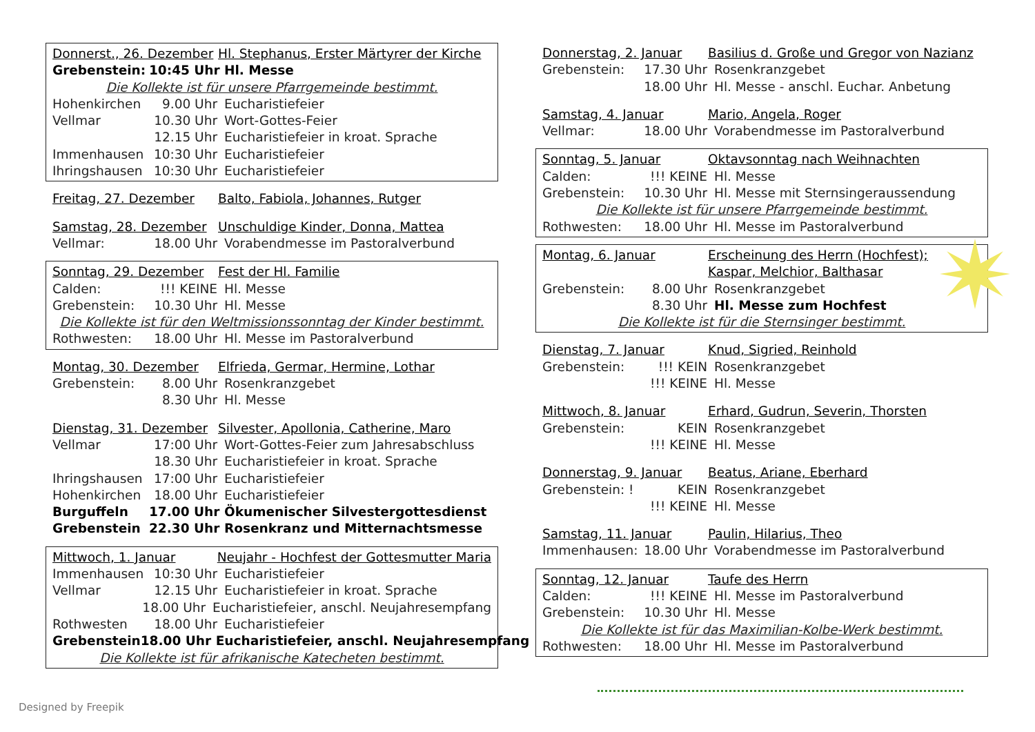Donnerst., 26. Dezember Hl. Stephanus, Erster Märtyrer der Kirche
Grebenstein: 10:45 Uhr Hl. Messe
Die Kollekte ist für unsere Pfarrgemeinde bestimmt.
Hohenkirchen 9.00 Uhr Eucharistiefeier
Vellmar 10.30 Uhr Wort-Gottes-Feier
12.15 Uhr Eucharistiefeier in kroat. Sprache
Immenhausen 10:30 Uhr Eucharistiefeier
Ihringshausen 10:30 Uhr Eucharistiefeier
Freitag, 27. Dezember Balto, Fabiola, Johannes, Rutger
Samstag, 28. Dezember Unschuldige Kinder, Donna, Mattea
Vellmar: 18.00 Uhr Vorabendmesse im Pastoralverbund
Sonntag, 29. Dezember Fest der Hl. Familie
Calden:!!! KEINE Hl. Messe
Grebenstein: 10.30 Uhr Hl. Messe
Die Kollekte ist für den Weltmissionssonntag der Kinder bestimmt.
Rothwesten: 18.00 Uhr Hl. Messe im Pastoralverbund
Montag, 30. Dezember Elfrieda, Germar, Hermine, Lothar
Grebenstein: 8.00 Uhr Rosenkranzgebet
8.30 Uhr Hl. Messe
Dienstag, 31. Dezember Silvester, Apollonia, Catherine, Maro
Vellmar 17:00 Uhr Wort-Gottes-Feier zum Jahresabschluss
18.30 Uhr Eucharistiefeier in kroat. Sprache
Ihringshausen 17:00 Uhr Eucharistiefeier
Hohenkirchen 18.00 Uhr Eucharistiefeier
Burguffeln 17.00 Uhr Ökumenischer Silvestergottesdienst
Grebenstein 22.30 Uhr Rosenkranz und Mitternachtsmesse
Mittwoch, 1. Januar Neujahr - Hochfest der Gottesmutter Maria
Immenhausen 10:30 Uhr Eucharistiefeier
Vellmar 12.15 Uhr Eucharistiefeier in kroat. Sprache
18.00 Uhr Eucharistiefeier, anschl. Neujahresempfang
Rothwesten 18.00 Uhr Eucharistiefeier
Grebenstein 18.00 Uhr Eucharistiefeier, anschl. Neujahresempfang
Die Kollekte ist für afrikanische Katecheten bestimmt.
Donnerstag, 2. Januar Basilius d. Große und Gregor von Nazianz
Grebenstein: 17.30 Uhr Rosenkranzgebet
18.00 Uhr Hl. Messe - anschl. Euchar. Anbetung
Samstag, 4. Januar Mario, Angela, Roger
Vellmar: 18.00 Uhr Vorabendmesse im Pastoralverbund
Sonntag, 5. Januar Oktavsonntag nach Weihnachten
Calden:!!! KEINE Hl. Messe
Grebenstein: 10.30 Uhr Hl. Messe mit Sternsingeraussendung
Die Kollekte ist für unsere Pfarrgemeinde bestimmt.
Rothwesten: 18.00 Uhr Hl. Messe im Pastoralverbund
Montag, 6. Januar Erscheinung des Herrn (Hochfest);
Kaspar, Melchior, Balthasar
Grebenstein: 8.00 Uhr Rosenkranzgebet
8.30 Uhr Hl. Messe zum Hochfest
Die Kollekte ist für die Sternsinger bestimmt.
Dienstag, 7. Januar Knud, Sigried, Reinhold
Grebenstein:!!! KEIN Rosenkranzgebet
!!! KEINE Hl. Messe
Mittwoch, 8. Januar Erhard, Gudrun, Severin, Thorsten
Grebenstein: KEIN Rosenkranzgebet
!!! KEINE Hl. Messe
Donnerstag, 9. Januar Beatus, Ariane, Eberhard
Grebenstein: ! KEIN Rosenkranzgebet
!!! KEINE Hl. Messe
Samstag, 11. Januar Paulin, Hilarius, Theo
Immenhausen: 18.00 Uhr Vorabendmesse im Pastoralverbund
Sonntag, 12. Januar Taufe des Herrn
Calden:!!! KEINE Hl. Messe im Pastoralverbund
Grebenstein: 10.30 Uhr Hl. Messe
Die Kollekte ist für das Maximilian-Kolbe-Werk bestimmt.
Rothwesten: 18.00 Uhr Hl. Messe im Pastoralverbund
Designed by Freepik